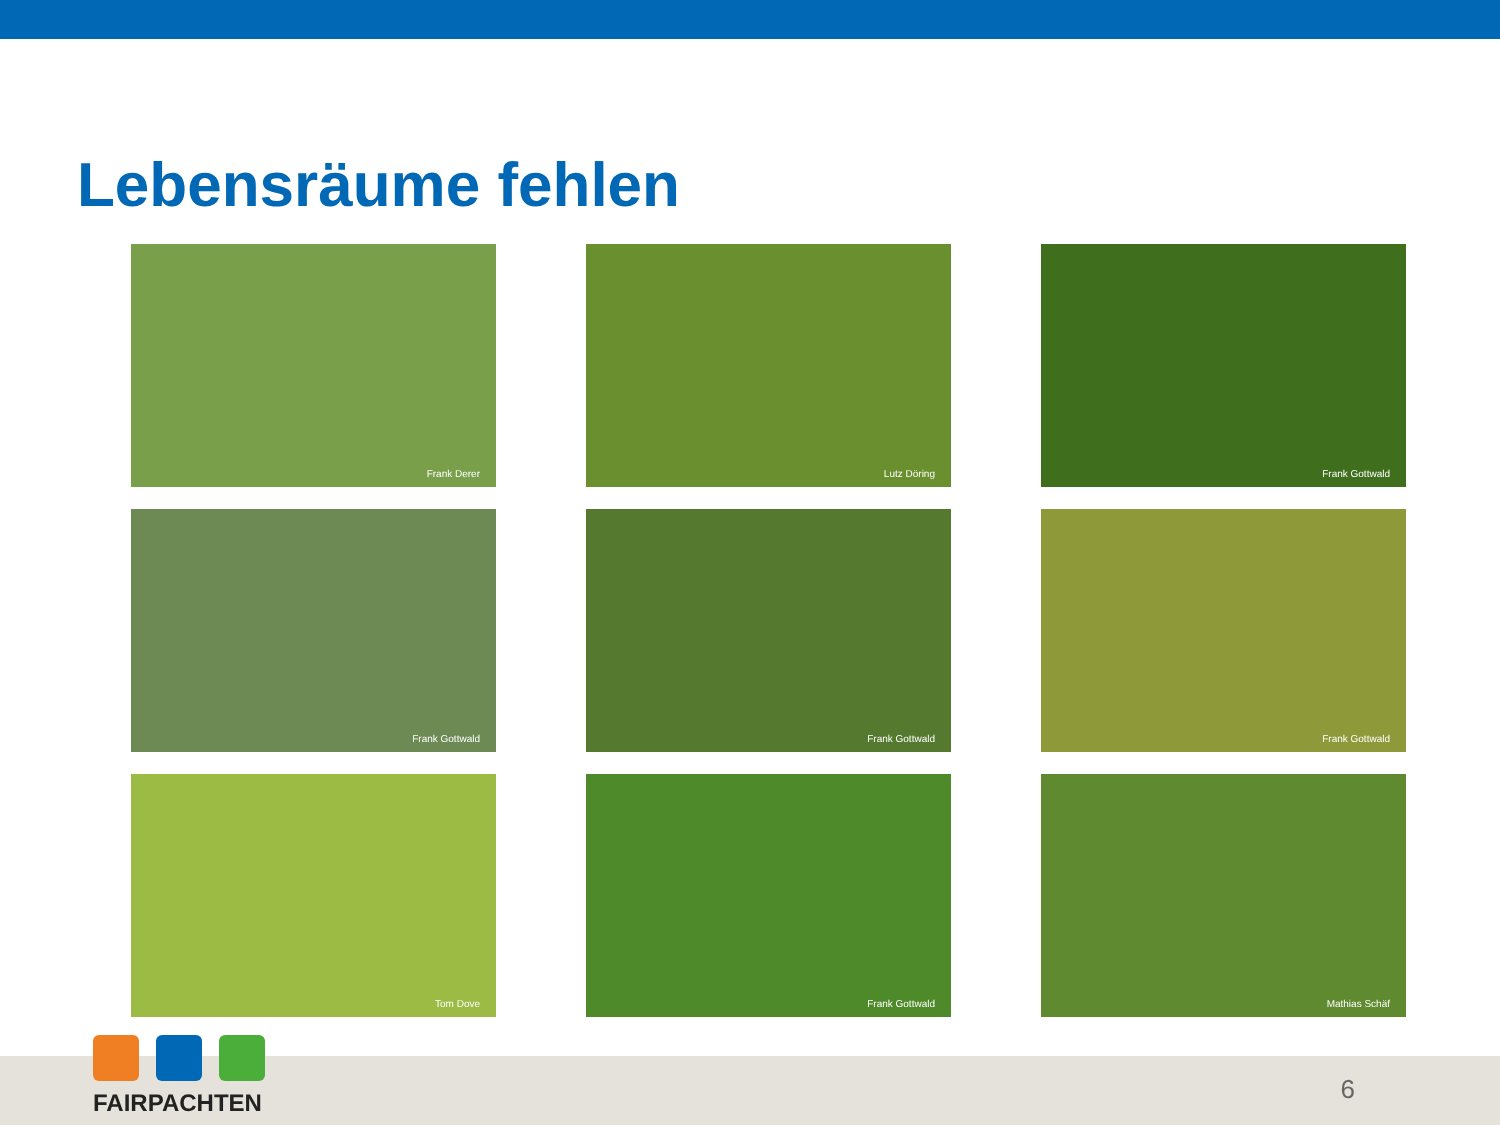Lebensräume fehlen
Frank Derer
Lutz Döring
Frank Gottwald
Frank Gottwald
Frank Gottwald
Frank Gottwald
Tom Dove
Frank Gottwald
Mathias Schäf
FAIRPACHTEN
6